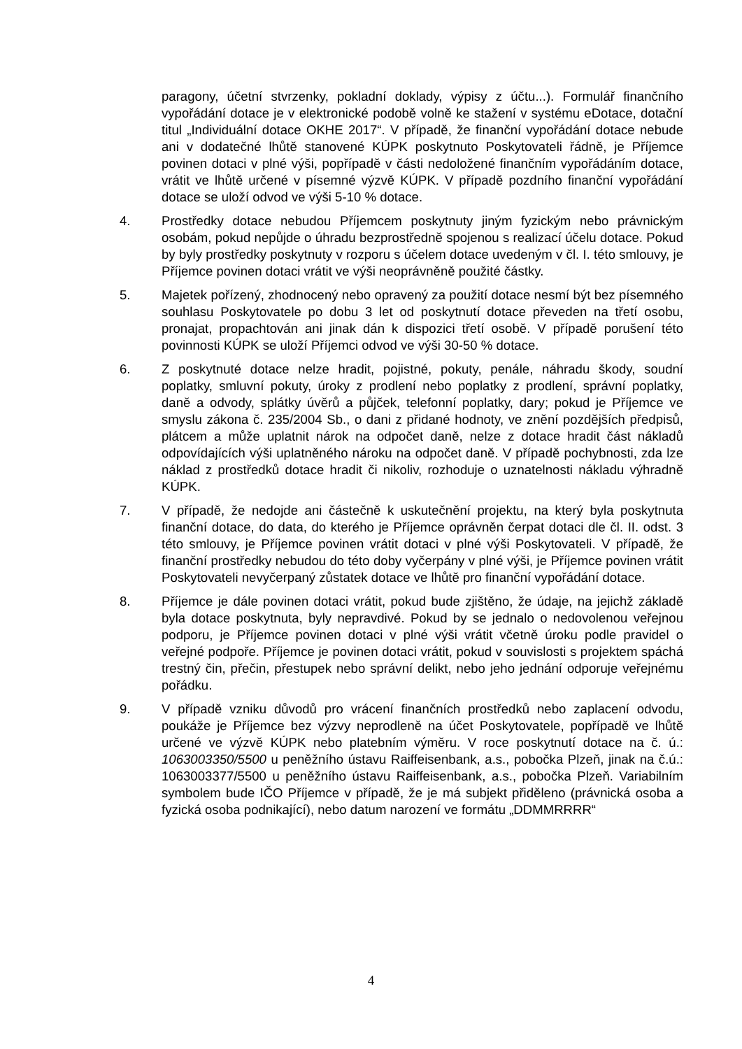paragony, účetní stvrzenky, pokladní doklady, výpisy z účtu...). Formulář finančního vypořádání dotace je v elektronické podobě volně ke stažení v systému eDotace, dotační titul „Individuální dotace OKHE 2017“. V případě, že finanční vypořádání dotace nebude ani v dodatečné lhůtě stanovené KÚPK poskytnuto Poskytovateli řádně, je Příjemce povinen dotaci v plné výši, popřípadě v části nedoložené finančním vypořádáním dotace, vrátit ve lhůtě určené v písemné výzvě KÚPK. V případě pozdního finanční vypořádání dotace se uloží odvod ve výši 5-10 % dotace.
4. Prostředky dotace nebudou Příjemcem poskytnuty jiným fyzickým nebo právnickým osobám, pokud nepůjde o úhradu bezprostředně spojenou s realizací účelu dotace. Pokud by byly prostředky poskytnuty v rozporu s účelem dotace uvedeným v čl. I. této smlouvy, je Příjemce povinen dotaci vrátit ve výši neoprávněně použité částky.
5. Majetek pořízený, zhodnocený nebo opravený za použití dotace nesmí být bez písemného souhlasu Poskytovatele po dobu 3 let od poskytnutí dotace převeden na třetí osobu, pronajat, propachtován ani jinak dán k dispozici třetí osobě. V případě porušení této povinnosti KÚPK se uloží Příjemci odvod ve výši 30-50 % dotace.
6. Z poskytnuté dotace nelze hradit, pojistné, pokuty, penále, náhradu škody, soudní poplatky, smluvní pokuty, úroky z prodlení nebo poplatky z prodlení, správní poplatky, daně a odvody, splátky úvěrů a půjček, telefonní poplatky, dary; pokud je Příjemce ve smyslu zákona č. 235/2004 Sb., o dani z přidané hodnoty, ve znění pozdějších předpisů, plátcem a může uplatnit nárok na odpočet daně, nelze z dotace hradit část nákladů odpovídajících výši uplatněného nároku na odpočet daně. V případě pochybnosti, zda lze náklad z prostředků dotace hradit či nikoliv, rozhoduje o uznatelnosti nákladu výhradně KÚPK.
7. V případě, že nedojde ani částečně k uskutečnění projektu, na který byla poskytnuta finanční dotace, do data, do kterého je Příjemce oprávněn čerpat dotaci dle čl. II. odst. 3 této smlouvy, je Příjemce povinen vrátit dotaci v plné výši Poskytovateli. V případě, že finanční prostředky nebudou do této doby vyčerpány v plné výši, je Příjemce povinen vrátit Poskytovateli nevyčerpaný zůstatek dotace ve lhůtě pro finanční vypořádání dotace.
8. Příjemce je dále povinen dotaci vrátit, pokud bude zjištěno, že údaje, na jejichž základě byla dotace poskytnuta, byly nepravdivé. Pokud by se jednalo o nedovolenou veřejnou podporu, je Příjemce povinen dotaci v plné výši vrátit včetně úroku podle pravidel o veřejné podpoře. Příjemce je povinen dotaci vrátit, pokud v souvislosti s projektem spáchá trestný čin, přečin, přestupek nebo správní delikt, nebo jeho jednání odporuje veřejnému pořádku.
9. V případě vzniku důvodů pro vrácení finančních prostředků nebo zaplacení odvodu, poukáže je Příjemce bez výzvy neprodleně na účet Poskytovatele, popřípadě ve lhůtě určené ve výzvě KÚPK nebo platebním výměru. V roce poskytnutí dotace na č. ú.: 1063003350/5500 u peněžního ústavu Raiffeisenbank, a.s., pobočka Plzeň, jinak na č.ú.: 1063003377/5500 u peněžního ústavu Raiffeisenbank, a.s., pobočka Plzeň. Variabilním symbolem bude IČO Příjemce v případě, že je má subjekt přiděleno (právnická osoba a fyzická osoba podnikající), nebo datum narození ve formátu „DDMMRRRR“
4